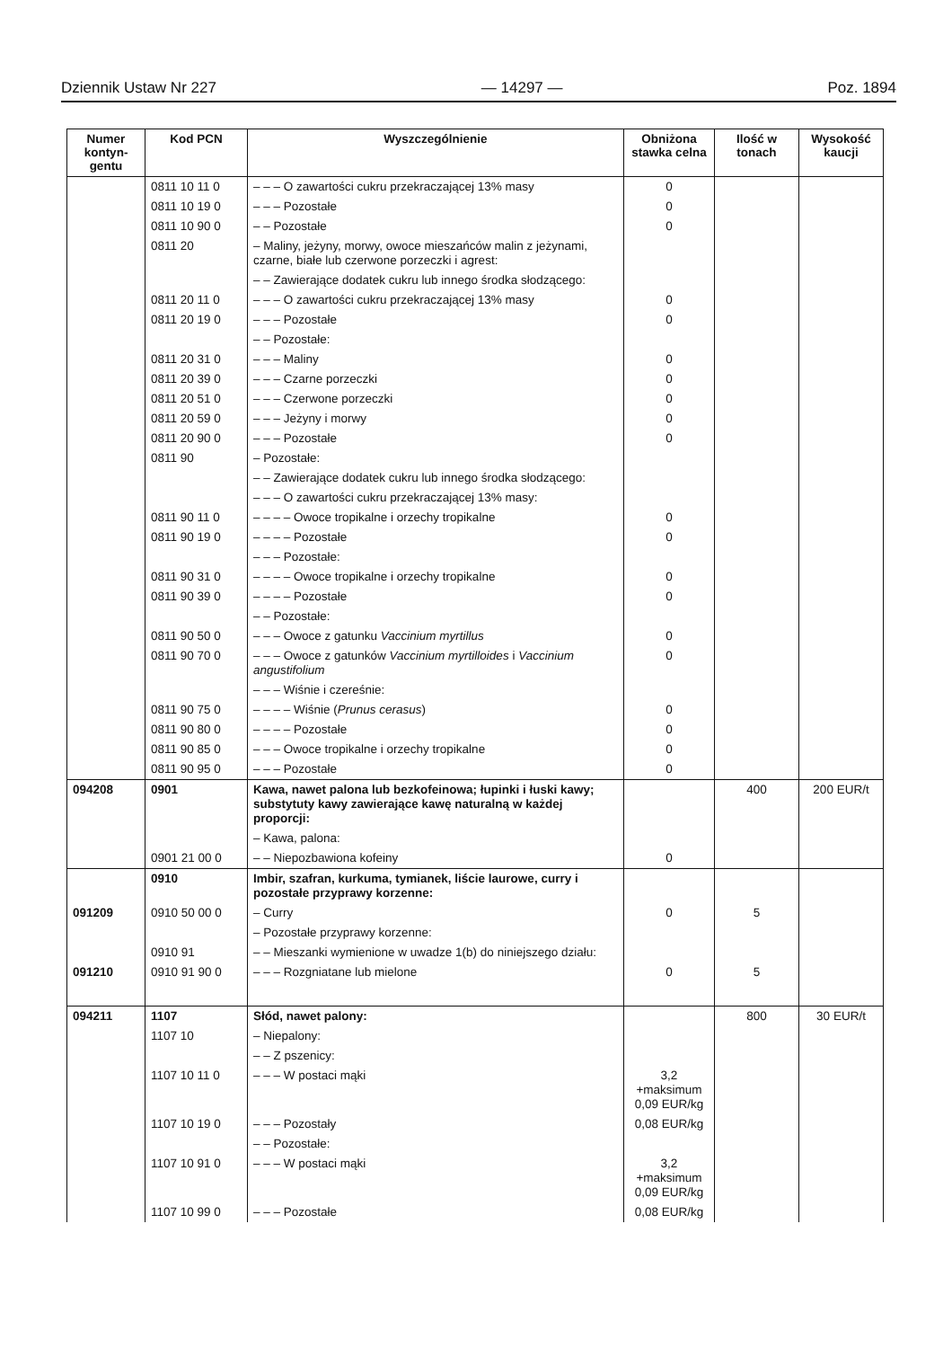Dziennik Ustaw Nr 227 — 14297 — Poz. 1894
| Numer kontyn-gentu | Kod PCN | Wyszczególnienie | Obniżona stawka celna | Ilość w tonach | Wysokość kaucji |
| --- | --- | --- | --- | --- | --- |
| | 0811 10 11 0 | – – – O zawartości cukru przekraczającej 13% masy | 0 | | |
| | 0811 10 19 0 | – – – Pozostałe | 0 | | |
| | 0811 10 90 0 | – – Pozostałe | 0 | | |
| | 0811 20 | – Maliny, jeżyny, morwy, owoce mieszańców malin z jeżynami, czarne, białe lub czerwone porzeczki i agrest: | | | |
| | | – – Zawierające dodatek cukru lub innego środka słodzącego: | | | |
| | 0811 20 11 0 | – – – O zawartości cukru przekraczającej 13% masy | 0 | | |
| | 0811 20 19 0 | – – – Pozostałe | 0 | | |
| | | – – Pozostałe: | | | |
| | 0811 20 31 0 | – – – Maliny | 0 | | |
| | 0811 20 39 0 | – – – Czarne porzeczki | 0 | | |
| | 0811 20 51 0 | – – – Czerwone porzeczki | 0 | | |
| | 0811 20 59 0 | – – – Jeżyny i morwy | 0 | | |
| | 0811 20 90 0 | – – – Pozostałe | 0 | | |
| | 0811 90 | – Pozostałe: | | | |
| | | – – Zawierające dodatek cukru lub innego środka słodzącego: | | | |
| | | – – – O zawartości cukru przekraczającej 13% masy: | | | |
| | 0811 90 11 0 | – – – – Owoce tropikalne i orzechy tropikalne | 0 | | |
| | 0811 90 19 0 | – – – – Pozostałe | 0 | | |
| | | – – – Pozostałe: | | | |
| | 0811 90 31 0 | – – – – Owoce tropikalne i orzechy tropikalne | 0 | | |
| | 0811 90 39 0 | – – – – Pozostałe | 0 | | |
| | | – – Pozostałe: | | | |
| | 0811 90 50 0 | – – – Owoce z gatunku Vaccinium myrtillus | 0 | | |
| | 0811 90 70 0 | – – – Owoce z gatunków Vaccinium myrtilloides i Vaccinium angustifolium | 0 | | |
| | | – – – Wiśnie i czereśnie: | | | |
| | 0811 90 75 0 | – – – – Wiśnie ( Prunus cerasus ) | 0 | | |
| | 0811 90 80 0 | – – – – Pozostałe | 0 | | |
| | 0811 90 85 0 | – – – Owoce tropikalne i orzechy tropikalne | 0 | | |
| | 0811 90 95 0 | – – – Pozostałe | 0 | | |
| 094208 | 0901 | Kawa, nawet palona lub bezkofeinowa; łupinki i łuski kawy; substytuty kawy zawierające kawę naturalną w każdej proporcji: | | 400 | 200 EUR/t |
| | | – Kawa, palona: | | | |
| | 0901 21 00 0 | – – Niepozbawiona kofeiny | 0 | | |
| | 0910 | Imbir, szafran, kurkuma, tymianek, liście laurowe, curry i pozostałe przyprawy korzenne: | | | |
| 091209 | 0910 50 00 0 | – Curry | 0 | 5 | |
| | | – Pozostałe przyprawy korzenne: | | | |
| | 0910 91 | – – Mieszanki wymienione w uwadze 1(b) do niniejszego działu: | | | |
| 091210 | 0910 91 90 0 | – – – Rozgniatane lub mielone | 0 | 5 | |
| 094211 | 1107 | Słód, nawet palony: | | 800 | 30 EUR/t |
| | 1107 10 | – Niepalony: | | | |
| | | – – Z pszenicy: | | | |
| | 1107 10 11 0 | – – – W postaci mąki | 3,2 +maksimum 0,09 EUR/kg | | |
| | 1107 10 19 0 | – – – Pozostały | 0,08 EUR/kg | | |
| | | – – Pozostałe: | | | |
| | 1107 10 91 0 | – – – W postaci mąki | 3,2 +maksimum 0,09 EUR/kg | | |
| | 1107 10 99 0 | – – – Pozostałe | 0,08 EUR/kg | | |